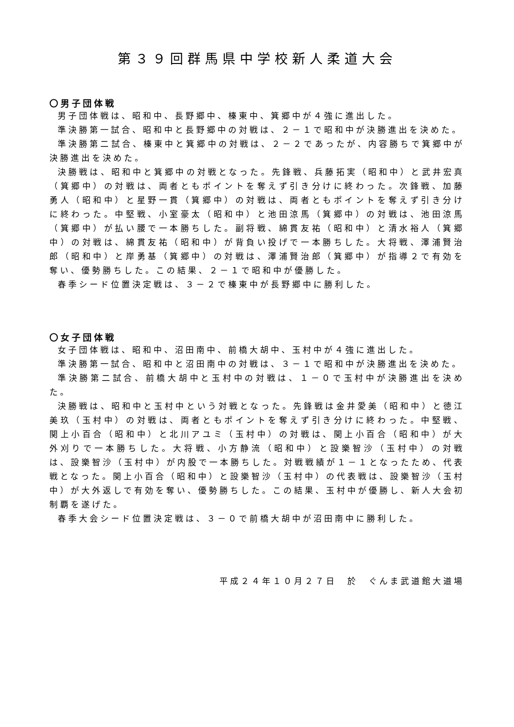第３９回群馬県中学校新人柔道大会
〇男子団体戦
男子団体戦は、昭和中、長野郷中、榛東中、箕郷中が４強に進出した。
準決勝第一試合、昭和中と長野郷中の対戦は、２－１で昭和中が決勝進出を決めた。
準決勝第二試合、榛東中と箕郷中の対戦は、２－２であったが、内容勝ちで箕郷中が決勝進出を決めた。
決勝戦は、昭和中と箕郷中の対戦となった。先鋒戦、兵藤拓実（昭和中）と武井宏真（箕郷中）の対戦は、両者ともポイントを奪えず引き分けに終わった。次鋒戦、加藤勇人（昭和中）と星野一貫（箕郷中）の対戦は、両者ともポイントを奪えず引き分けに終わった。中堅戦、小室豪太（昭和中）と池田涼馬（箕郷中）の対戦は、池田涼馬（箕郷中）が払い腰で一本勝ちした。副将戦、綿貫友祐（昭和中）と清水裕人（箕郷中）の対戦は、綿貫友祐（昭和中）が背負い投げで一本勝ちした。大将戦、澤浦賢治郎（昭和中）と岸勇基（箕郷中）の対戦は、澤浦賢治郎（箕郷中）が指導２で有効を奪い、優勢勝ちした。この結果、２－１で昭和中が優勝した。
春季シード位置決定戦は、３－２で榛東中が長野郷中に勝利した。
〇女子団体戦
女子団体戦は、昭和中、沼田南中、前橋大胡中、玉村中が４強に進出した。
準決勝第一試合、昭和中と沼田南中の対戦は、３－１で昭和中が決勝進出を決めた。
準決勝第二試合、前橋大胡中と玉村中の対戦は、１－０で玉村中が決勝進出を決めた。
決勝戦は、昭和中と玉村中という対戦となった。先鋒戦は金井愛美（昭和中）と徳江美玖（玉村中）の対戦は、両者ともポイントを奪えず引き分けに終わった。中堅戦、関上小百合（昭和中）と北川アユミ（玉村中）の対戦は、関上小百合（昭和中）が大外刈りで一本勝ちした。大将戦、小方静流（昭和中）と設樂智沙（玉村中）の対戦は、設樂智沙（玉村中）が内股で一本勝ちした。対戦戦績が１－１となったため、代表戦となった。関上小百合（昭和中）と設樂智沙（玉村中）の代表戦は、設樂智沙（玉村中）が大外返しで有効を奪い、優勢勝ちした。この結果、玉村中が優勝し、新人大会初制覇を遂げた。
春季大会シード位置決定戦は、３－０で前橋大胡中が沼田南中に勝利した。
平成２４年１０月２７日　於　ぐんま武道館大道場